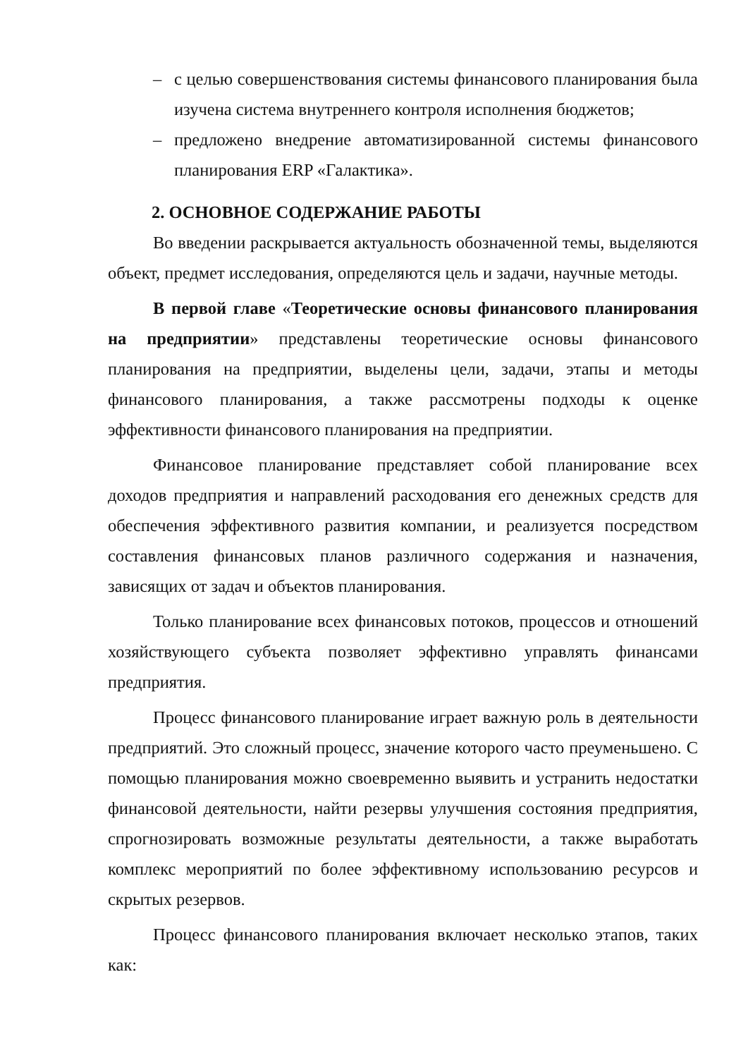– с целью совершенствования системы финансового планирования была изучена система внутреннего контроля исполнения бюджетов;
– предложено внедрение автоматизированной системы финансового планирования ERP «Галактика».
2. ОСНОВНОЕ СОДЕРЖАНИЕ РАБОТЫ
Во введении раскрывается актуальность обозначенной темы, выделяются объект, предмет исследования, определяются цель и задачи, научные методы.
В первой главе «Теоретические основы финансового планирования на предприятии» представлены теоретические основы финансового планирования на предприятии, выделены цели, задачи, этапы и методы финансового планирования, а также рассмотрены подходы к оценке эффективности финансового планирования на предприятии.
Финансовое планирование представляет собой планирование всех доходов предприятия и направлений расходования его денежных средств для обеспечения эффективного развития компании, и реализуется посредством составления финансовых планов различного содержания и назначения, зависящих от задач и объектов планирования.
Только планирование всех финансовых потоков, процессов и отношений хозяйствующего субъекта позволяет эффективно управлять финансами предприятия.
Процесс финансового планирование играет важную роль в деятельности предприятий. Это сложный процесс, значение которого часто преуменьшено. С помощью планирования можно своевременно выявить и устранить недостатки финансовой деятельности, найти резервы улучшения состояния предприятия, спрогнозировать возможные результаты деятельности, а также выработать комплекс мероприятий по более эффективному использованию ресурсов и скрытых резервов.
Процесс финансового планирования включает несколько этапов, таких как: